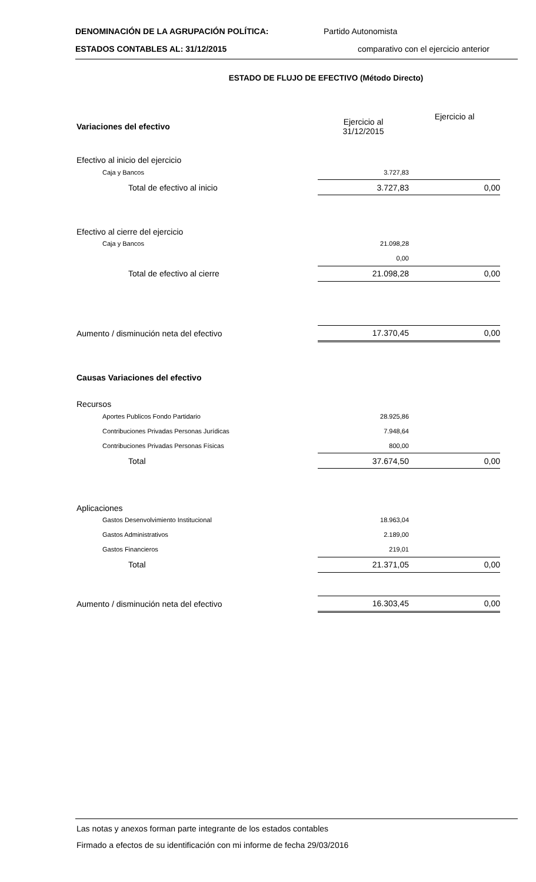DENOMINACIÓN DE LA AGRUPACIÓN POLÍTICA: Partido Autonomista
ESTADOS CONTABLES AL: 31/12/2015 comparativo con el ejercicio anterior
ESTADO DE FLUJO DE EFECTIVO (Método Directo)
| Variaciones del efectivo | Ejercicio al 31/12/2015 | Ejercicio al |
| Efectivo al inicio del ejercicio | | |
| Caja y Bancos | 3.727,83 | |
| Total de efectivo al inicio | 3.727,83 | 0,00 |
| Efectivo al cierre del ejercicio | | |
| Caja y Bancos | 21.098,28 | |
| | 0,00 | |
| Total de efectivo al cierre | 21.098,28 | 0,00 |
| Aumento / disminución neta del efectivo | 17.370,45 | 0,00 |
| Causas Variaciones del efectivo | | |
| Recursos | | |
| Aportes Publicos Fondo Partidario | 28.925,86 | |
| Contribuciones Privadas Personas Jurídicas | 7.948,64 | |
| Contribuciones Privadas Personas Físicas | 800,00 | |
| Total | 37.674,50 | 0,00 |
| Aplicaciones | | |
| Gastos Desenvolvimiento Institucional | 18.963,04 | |
| Gastos Administrativos | 2.189,00 | |
| Gastos Financieros | 219,01 | |
| Total | 21.371,05 | 0,00 |
| Aumento / disminución neta del efectivo | 16.303,45 | 0,00 |
Las notas y anexos forman parte integrante de los estados contables
Firmado a efectos de su identificación con mi informe de fecha 29/03/2016